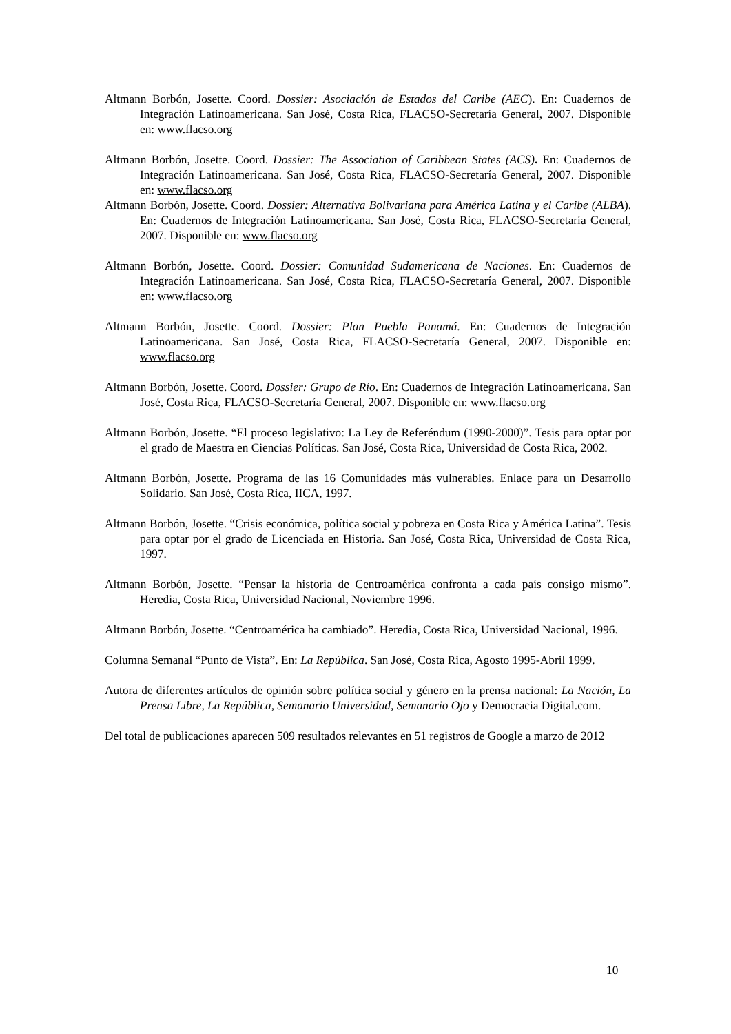Altmann Borbón, Josette. Coord. Dossier: Asociación de Estados del Caribe (AEC). En: Cuadernos de Integración Latinoamericana. San José, Costa Rica, FLACSO-Secretaría General, 2007. Disponible en: www.flacso.org
Altmann Borbón, Josette. Coord. Dossier: The Association of Caribbean States (ACS). En: Cuadernos de Integración Latinoamericana. San José, Costa Rica, FLACSO-Secretaría General, 2007. Disponible en: www.flacso.org
Altmann Borbón, Josette. Coord. Dossier: Alternativa Bolivariana para América Latina y el Caribe (ALBA). En: Cuadernos de Integración Latinoamericana. San José, Costa Rica, FLACSO-Secretaría General, 2007. Disponible en: www.flacso.org
Altmann Borbón, Josette. Coord. Dossier: Comunidad Sudamericana de Naciones. En: Cuadernos de Integración Latinoamericana. San José, Costa Rica, FLACSO-Secretaría General, 2007. Disponible en: www.flacso.org
Altmann Borbón, Josette. Coord. Dossier: Plan Puebla Panamá. En: Cuadernos de Integración Latinoamericana. San José, Costa Rica, FLACSO-Secretaría General, 2007. Disponible en: www.flacso.org
Altmann Borbón, Josette. Coord. Dossier: Grupo de Río. En: Cuadernos de Integración Latinoamericana. San José, Costa Rica, FLACSO-Secretaría General, 2007. Disponible en: www.flacso.org
Altmann Borbón, Josette. “El proceso legislativo: La Ley de Referéndum (1990-2000)”. Tesis para optar por el grado de Maestra en Ciencias Políticas. San José, Costa Rica, Universidad de Costa Rica, 2002.
Altmann Borbón, Josette. Programa de las 16 Comunidades más vulnerables. Enlace para un Desarrollo Solidario. San José, Costa Rica, IICA, 1997.
Altmann Borbón, Josette. “Crisis económica, política social y pobreza en Costa Rica y América Latina”. Tesis para optar por el grado de Licenciada en Historia. San José, Costa Rica, Universidad de Costa Rica, 1997.
Altmann Borbón, Josette. “Pensar la historia de Centroamérica confronta a cada país consigo mismo”. Heredia, Costa Rica, Universidad Nacional, Noviembre 1996.
Altmann Borbón, Josette. “Centroamérica ha cambiado”. Heredia, Costa Rica, Universidad Nacional, 1996.
Columna Semanal “Punto de Vista”. En: La República. San José, Costa Rica, Agosto 1995-Abril 1999.
Autora de diferentes artículos de opinión sobre política social y género en la prensa nacional: La Nación, La Prensa Libre, La República, Semanario Universidad, Semanario Ojo y Democracia Digital.com.
Del total de publicaciones aparecen 509 resultados relevantes en 51 registros de Google a marzo de 2012
10